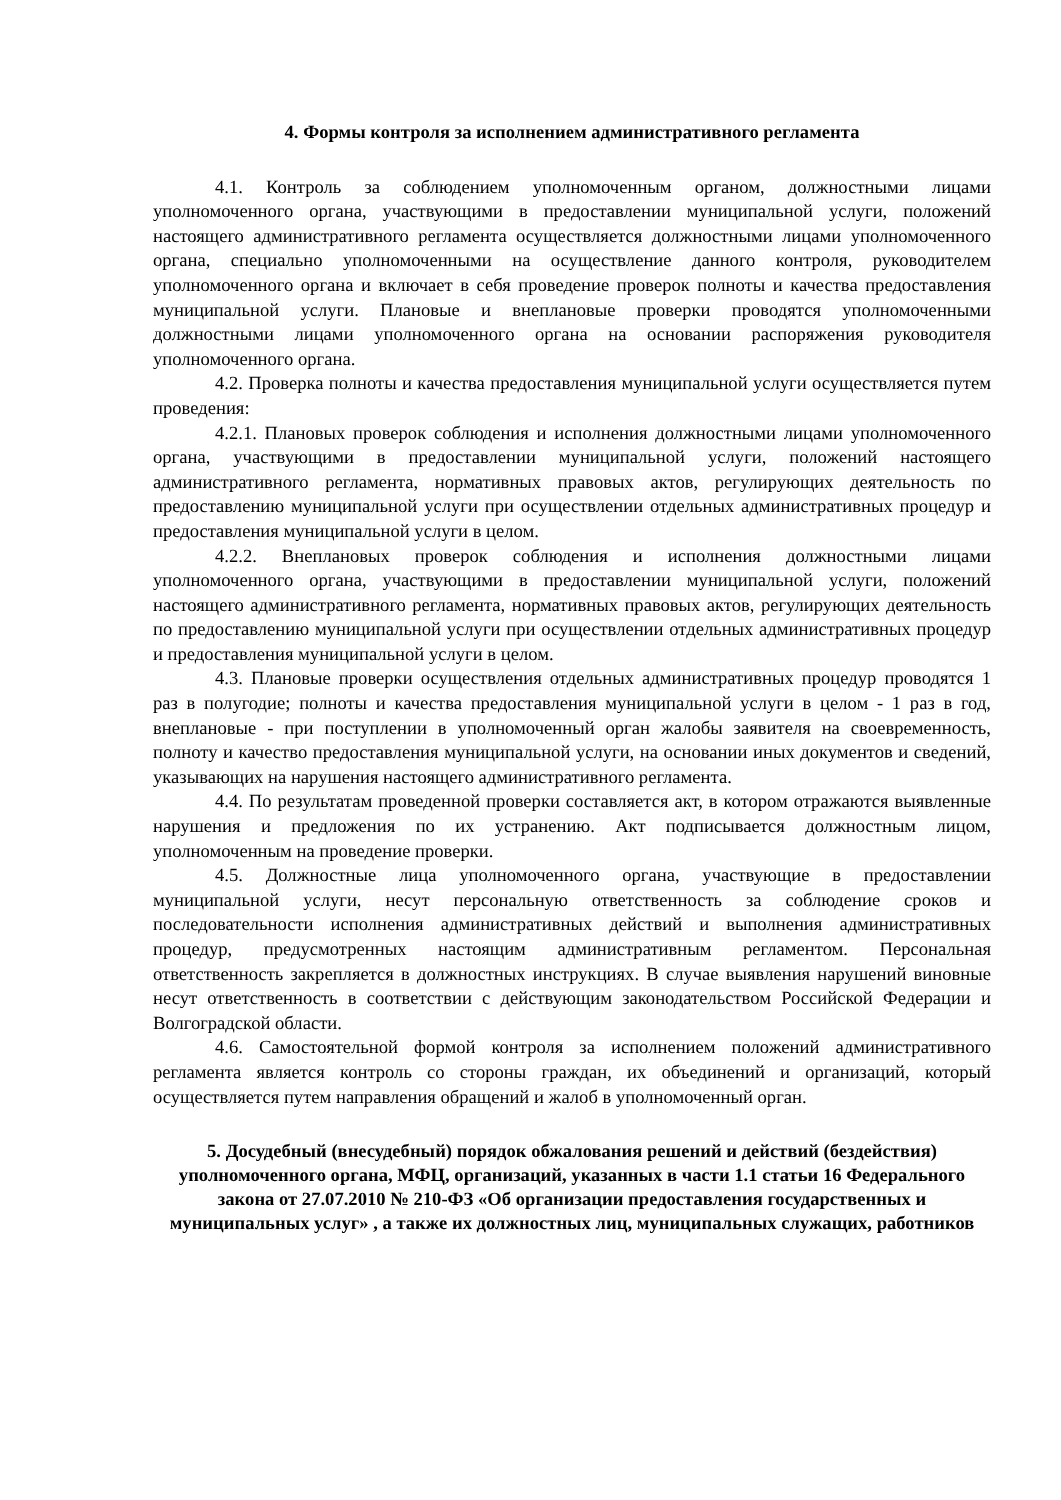4. Формы контроля за исполнением административного регламента
4.1. Контроль за соблюдением уполномоченным органом, должностными лицами уполномоченного органа, участвующими в предоставлении муниципальной услуги, положений настоящего административного регламента осуществляется должностными лицами уполномоченного органа, специально уполномоченными на осуществление данного контроля, руководителем уполномоченного органа и включает в себя проведение проверок полноты и качества предоставления муниципальной услуги. Плановые и внеплановые проверки проводятся уполномоченными должностными лицами уполномоченного органа на основании распоряжения руководителя уполномоченного органа.
4.2. Проверка полноты и качества предоставления муниципальной услуги осуществляется путем проведения:
4.2.1. Плановых проверок соблюдения и исполнения должностными лицами уполномоченного органа, участвующими в предоставлении муниципальной услуги, положений настоящего административного регламента, нормативных правовых актов, регулирующих деятельность по предоставлению муниципальной услуги при осуществлении отдельных административных процедур и предоставления муниципальной услуги в целом.
4.2.2. Внеплановых проверок соблюдения и исполнения должностными лицами уполномоченного органа, участвующими в предоставлении муниципальной услуги, положений настоящего административного регламента, нормативных правовых актов, регулирующих деятельность по предоставлению муниципальной услуги при осуществлении отдельных административных процедур и предоставления муниципальной услуги в целом.
4.3. Плановые проверки осуществления отдельных административных процедур проводятся 1 раз в полугодие; полноты и качества предоставления муниципальной услуги в целом - 1 раз в год, внеплановые - при поступлении в уполномоченный орган жалобы заявителя на своевременность, полноту и качество предоставления муниципальной услуги, на основании иных документов и сведений, указывающих на нарушения настоящего административного регламента.
4.4. По результатам проведенной проверки составляется акт, в котором отражаются выявленные нарушения и предложения по их устранению. Акт подписывается должностным лицом, уполномоченным на проведение проверки.
4.5. Должностные лица уполномоченного органа, участвующие в предоставлении муниципальной услуги, несут персональную ответственность за соблюдение сроков и последовательности исполнения административных действий и выполнения административных процедур, предусмотренных настоящим административным регламентом. Персональная ответственность закрепляется в должностных инструкциях. В случае выявления нарушений виновные несут ответственность в соответствии с действующим законодательством Российской Федерации и Волгоградской области.
4.6. Самостоятельной формой контроля за исполнением положений административного регламента является контроль со стороны граждан, их объединений и организаций, который осуществляется путем направления обращений и жалоб в уполномоченный орган.
5. Досудебный (внесудебный) порядок обжалования решений и действий (бездействия) уполномоченного органа, МФЦ, организаций, указанных в части 1.1 статьи 16 Федерального закона от 27.07.2010 № 210-ФЗ «Об организации предоставления государственных и муниципальных услуг» , а также их должностных лиц, муниципальных служащих, работников